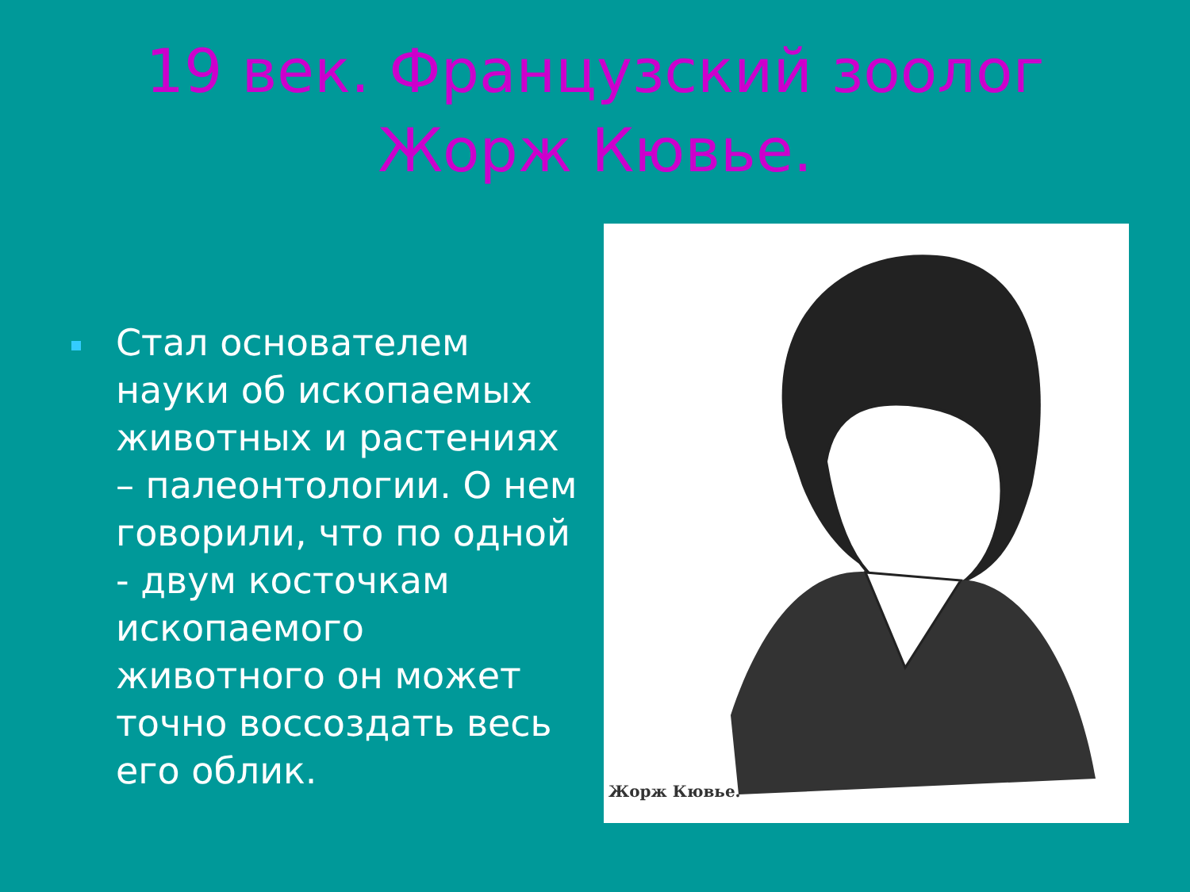19 век. Французский зоолог
Жорж Кювье.
Стал основателем науки об ископаемых животных и растениях – палеонтологии. О нем говорили, что по одной - двум косточкам ископаемого животного он может точно воссоздать весь его облик.
Жорж Кювье.